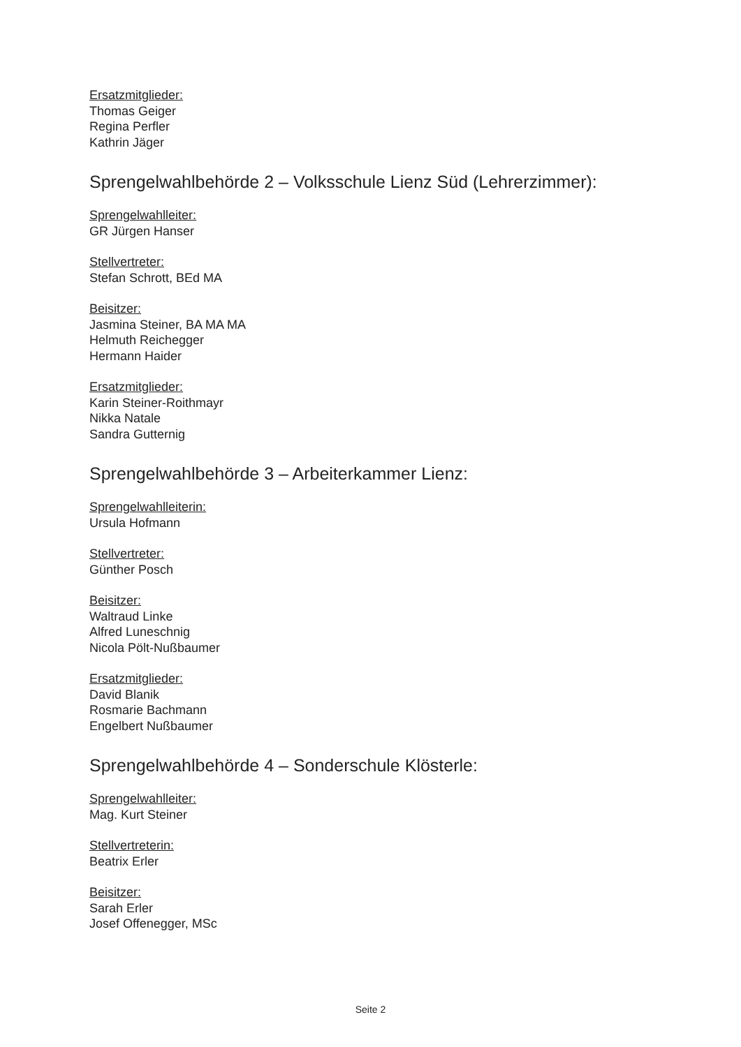Ersatzmitglieder:
Thomas Geiger
Regina Perfler
Kathrin Jäger
Sprengelwahlbehörde 2 – Volksschule Lienz Süd (Lehrerzimmer):
Sprengelwahlleiter:
GR Jürgen Hanser
Stellvertreter:
Stefan Schrott, BEd MA
Beisitzer:
Jasmina Steiner, BA MA MA
Helmuth Reichegger
Hermann Haider
Ersatzmitglieder:
Karin Steiner-Roithmayr
Nikka Natale
Sandra Gutternig
Sprengelwahlbehörde 3 – Arbeiterkammer Lienz:
Sprengelwahlleiterin:
Ursula Hofmann
Stellvertreter:
Günther Posch
Beisitzer:
Waltraud Linke
Alfred Luneschnig
Nicola Pölt-Nußbaumer
Ersatzmitglieder:
David Blanik
Rosmarie Bachmann
Engelbert Nußbaumer
Sprengelwahlbehörde 4 – Sonderschule Klösterle:
Sprengelwahlleiter:
Mag. Kurt Steiner
Stellvertreterin:
Beatrix Erler
Beisitzer:
Sarah Erler
Josef Offenegger, MSc
Seite 2